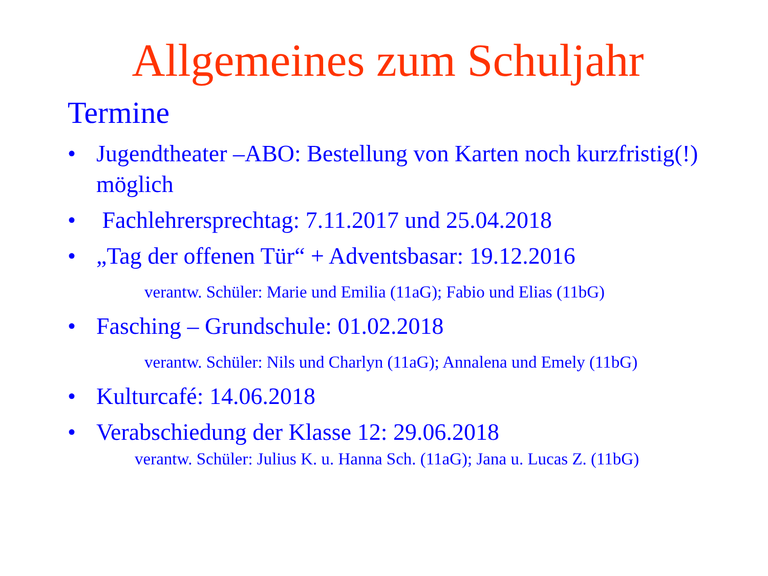Allgemeines zum Schuljahr
Termine
• Jugendtheater –ABO: Bestellung von Karten noch kurzfristig(!) möglich
• Fachlehrersprechtag: 7.11.2017 und 25.04.2018
• „Tag der offenen Tür“ + Adventsbasar: 19.12.2016
verantw. Schüler: Marie und Emilia (11aG); Fabio und Elias (11bG)
• Fasching – Grundschule: 01.02.2018
verantw. Schüler: Nils und Charlyn (11aG); Annalena und Emely (11bG)
• Kulturcafé: 14.06.2018
• Verabschiedung der Klasse 12: 29.06.2018
verantw. Schüler: Julius K. u. Hanna Sch. (11aG); Jana u. Lucas Z. (11bG)